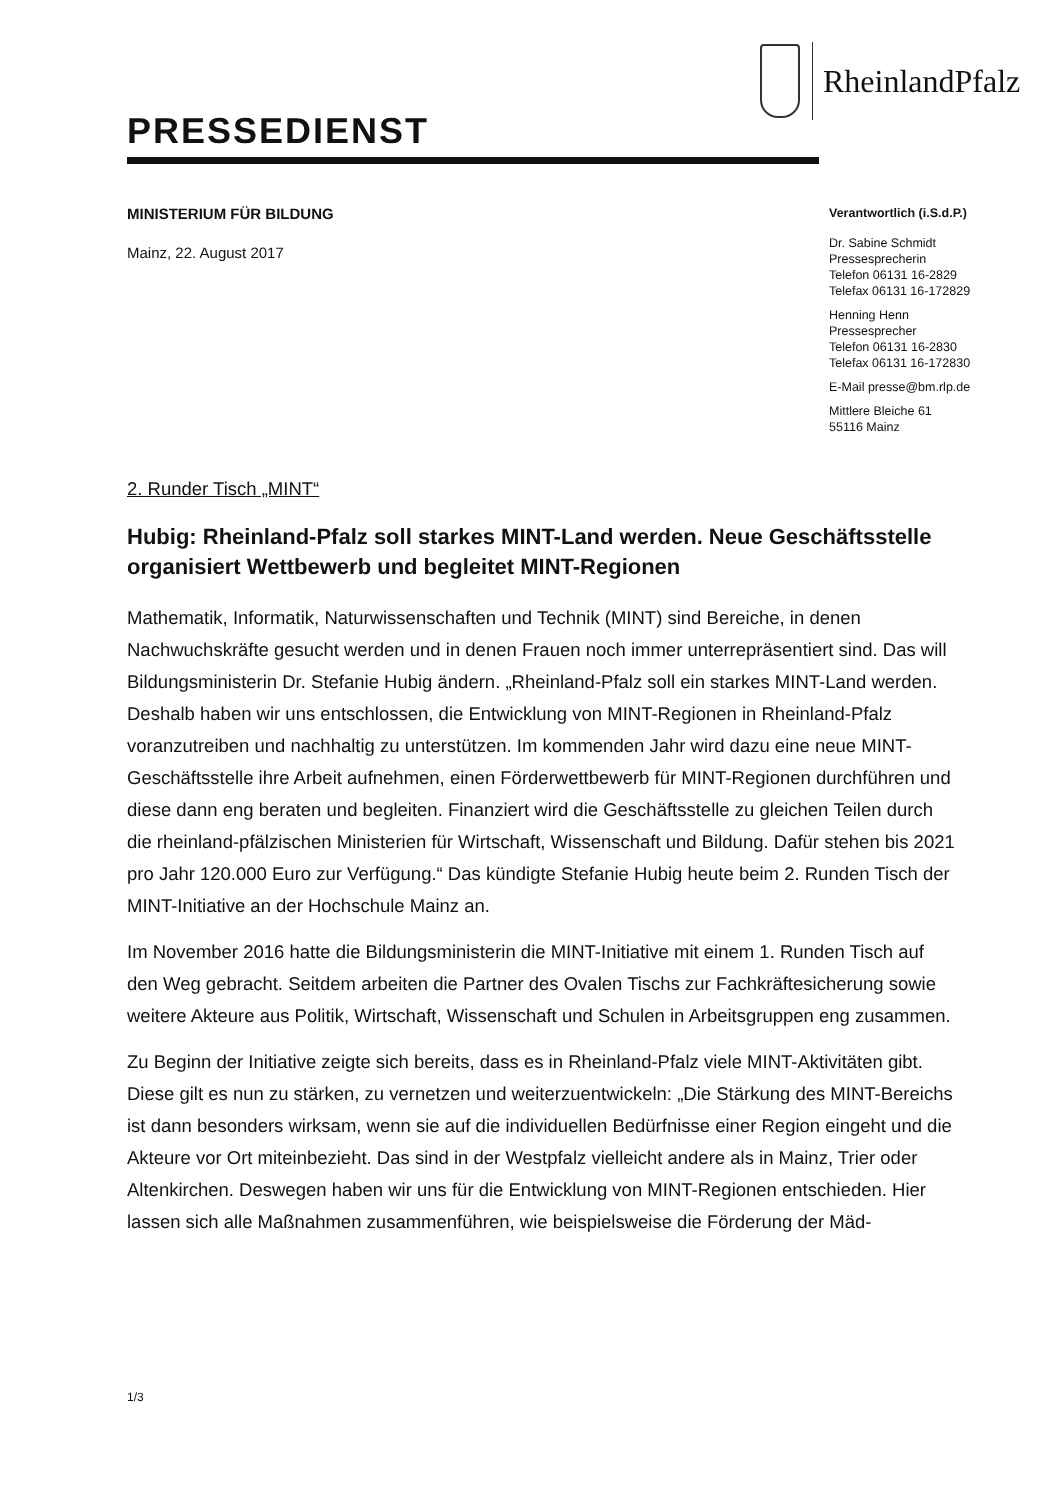RheinlandPfalz
PRESSEDIENST
MINISTERIUM FÜR BILDUNG
Mainz, 22. August 2017
Verantwortlich (i.S.d.P.)
Dr. Sabine Schmidt
Pressesprecherin
Telefon 06131 16-2829
Telefax 06131 16-172829
Henning Henn
Pressesprecher
Telefon 06131 16-2830
Telefax 06131 16-172830
E-Mail presse@bm.rlp.de
Mittlere Bleiche 61
55116 Mainz
2. Runder Tisch „MINT“
Hubig: Rheinland-Pfalz soll starkes MINT-Land werden. Neue Geschäftsstelle organisiert Wettbewerb und begleitet MINT-Regionen
Mathematik, Informatik, Naturwissenschaften und Technik (MINT) sind Bereiche, in denen Nachwuchskräfte gesucht werden und in denen Frauen noch immer unterrepräsentiert sind. Das will Bildungsministerin Dr. Stefanie Hubig ändern. „Rheinland-Pfalz soll ein starkes MINT-Land werden. Deshalb haben wir uns entschlossen, die Entwicklung von MINT-Regionen in Rheinland-Pfalz voranzutreiben und nachhaltig zu unterstützen. Im kommenden Jahr wird dazu eine neue MINT-Geschäftsstelle ihre Arbeit aufnehmen, einen Förderwettbewerb für MINT-Regionen durchführen und diese dann eng beraten und begleiten. Finanziert wird die Geschäftsstelle zu gleichen Teilen durch die rheinland-pfälzischen Ministerien für Wirtschaft, Wissenschaft und Bildung. Dafür stehen bis 2021 pro Jahr 120.000 Euro zur Verfügung.“ Das kündigte Stefanie Hubig heute beim 2. Runden Tisch der MINT-Initiative an der Hochschule Mainz an.
Im November 2016 hatte die Bildungsministerin die MINT-Initiative mit einem 1. Runden Tisch auf den Weg gebracht. Seitdem arbeiten die Partner des Ovalen Tischs zur Fachkräftesicherung sowie weitere Akteure aus Politik, Wirtschaft, Wissenschaft und Schulen in Arbeitsgruppen eng zusammen.
Zu Beginn der Initiative zeigte sich bereits, dass es in Rheinland-Pfalz viele MINT-Aktivitäten gibt. Diese gilt es nun zu stärken, zu vernetzen und weiterzuentwickeln: „Die Stärkung des MINT-Bereichs ist dann besonders wirksam, wenn sie auf die individuellen Bedürfnisse einer Region eingeht und die Akteure vor Ort miteinbezieht. Das sind in der Westpfalz vielleicht andere als in Mainz, Trier oder Altenkirchen. Deswegen haben wir uns für die Entwicklung von MINT-Regionen entschieden. Hier lassen sich alle Maßnahmen zusammenführen, wie beispielsweise die Förderung der Mäd-
1/3